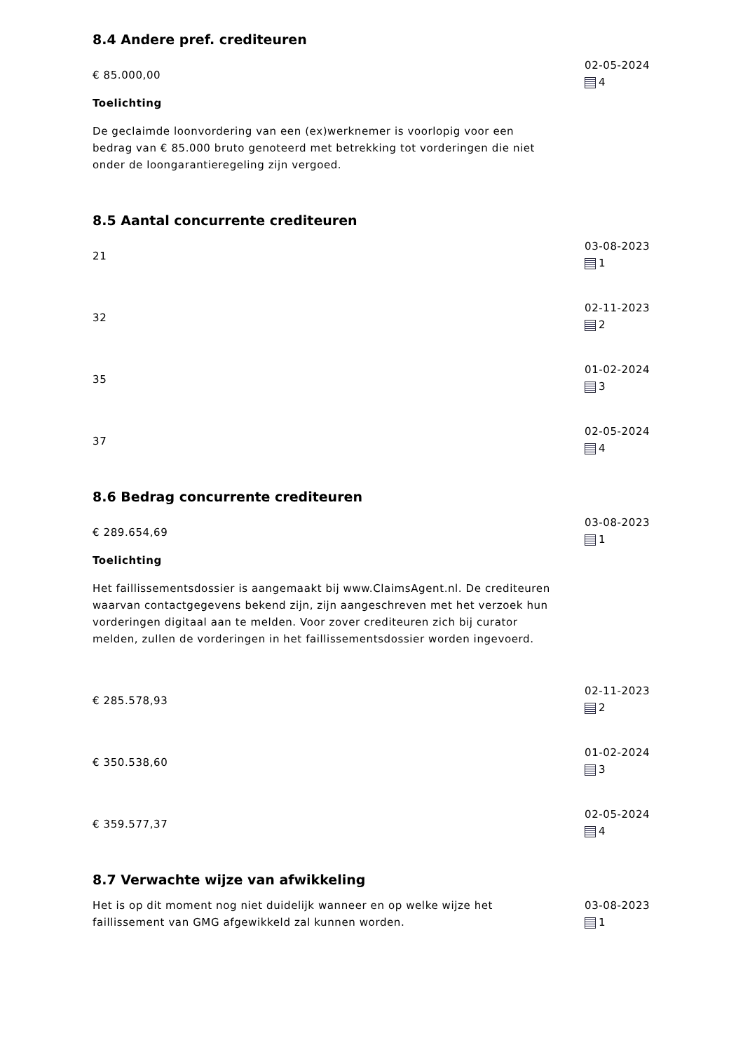8.4 Andere pref. crediteuren
€ 85.000,00
Toelichting
De geclaimde loonvordering van een (ex)werknemer is voorlopig voor een bedrag van € 85.000 bruto genoteerd met betrekking tot vorderingen die niet onder de loongarantieregeling zijn vergoed.
02-05-2024
4
8.5 Aantal concurrente crediteuren
21
03-08-2023
1
32
02-11-2023
2
35
01-02-2024
3
37
02-05-2024
4
8.6 Bedrag concurrente crediteuren
€ 289.654,69
Toelichting
Het faillissementsdossier is aangemaakt bij www.ClaimsAgent.nl. De crediteuren waarvan contactgegevens bekend zijn, zijn aangeschreven met het verzoek hun vorderingen digitaal aan te melden. Voor zover crediteuren zich bij curator melden, zullen de vorderingen in het faillissementsdossier worden ingevoerd.
03-08-2023
1
€ 285.578,93
02-11-2023
2
€ 350.538,60
01-02-2024
3
€ 359.577,37
02-05-2024
4
8.7 Verwachte wijze van afwikkeling
Het is op dit moment nog niet duidelijk wanneer en op welke wijze het faillissement van GMG afgewikkeld zal kunnen worden.
03-08-2023
1